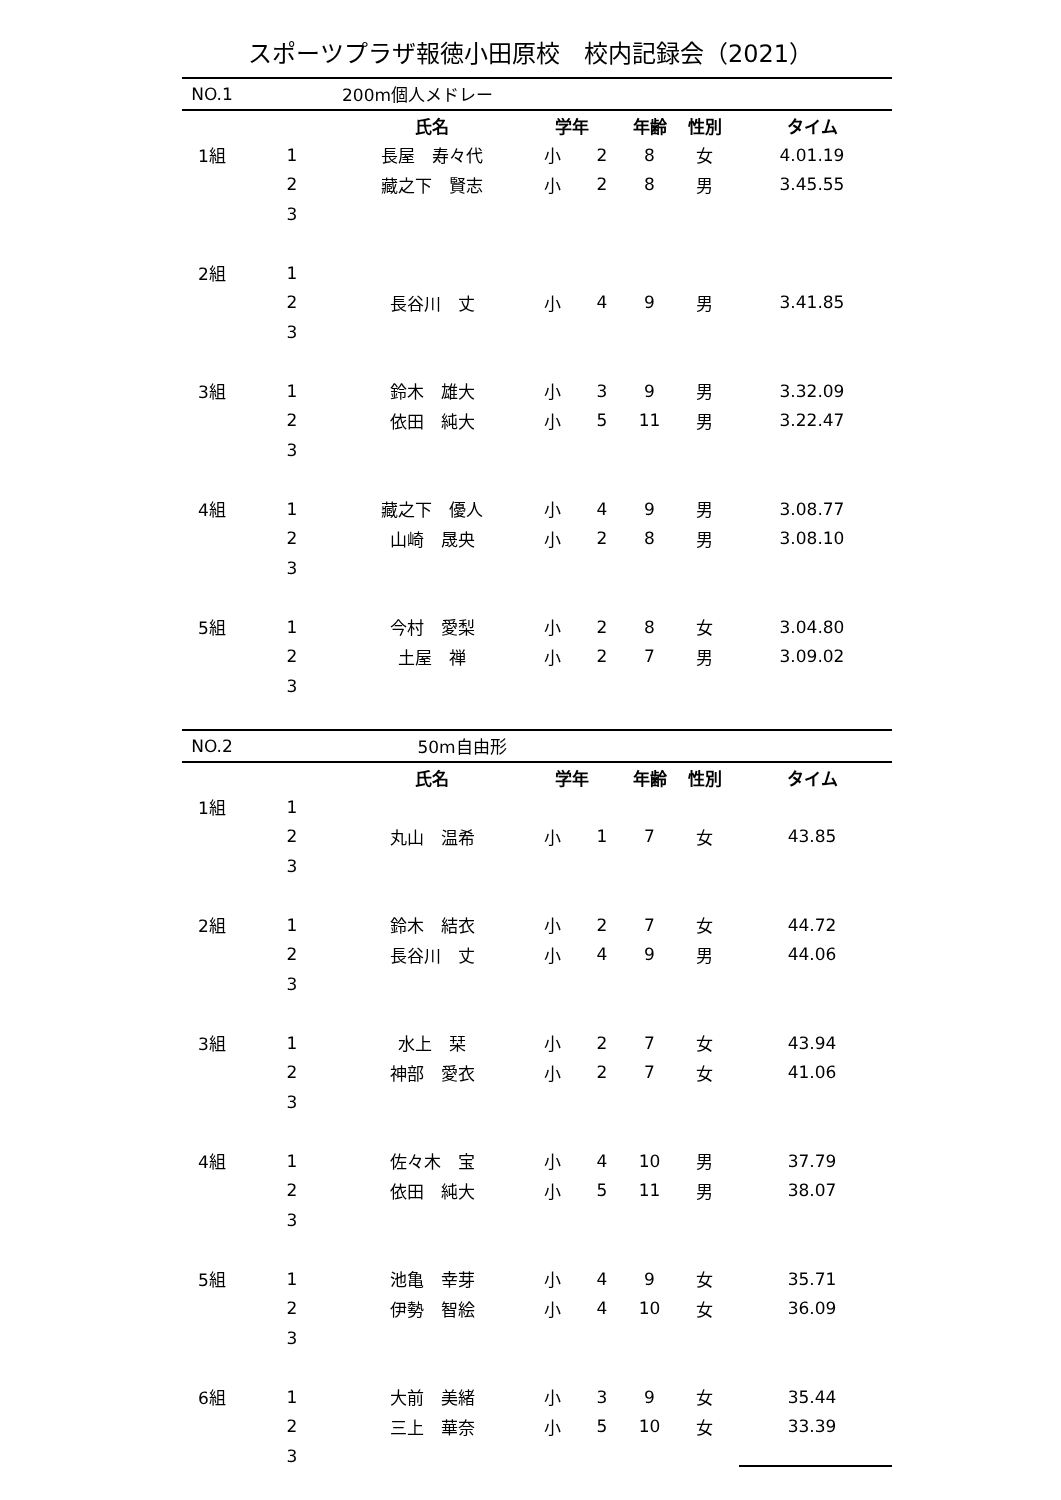スポーツプラザ報徳小田原校　校内記録会（2021）
| NO.1 | | 200m個人メドレー | | | | | |
| | | 氏名 | 学年 | | 年齢 | 性別 | タイム |
| 1組 | 1 | 長屋 寿々代 | 小 | 2 | 8 | 女 | 4.01.19 |
| | 2 | 藏之下 賢志 | 小 | 2 | 8 | 男 | 3.45.55 |
| | 3 | | | | | | |
| 2組 | 1 | | | | | | |
| | 2 | 長谷川 丈 | 小 | 4 | 9 | 男 | 3.41.85 |
| | 3 | | | | | | |
| 3組 | 1 | 鈴木 雄大 | 小 | 3 | 9 | 男 | 3.32.09 |
| | 2 | 依田 純大 | 小 | 5 | 11 | 男 | 3.22.47 |
| | 3 | | | | | | |
| 4組 | 1 | 藏之下 優人 | 小 | 4 | 9 | 男 | 3.08.77 |
| | 2 | 山崎 晟央 | 小 | 2 | 8 | 男 | 3.08.10 |
| | 3 | | | | | | |
| 5組 | 1 | 今村 愛梨 | 小 | 2 | 8 | 女 | 3.04.80 |
| | 2 | 土屋 禅 | 小 | 2 | 7 | 男 | 3.09.02 |
| | 3 | | | | | | |
| NO.2 | | 50m自由形 | | | | | |
| | | 氏名 | 学年 | | 年齢 | 性別 | タイム |
| 1組 | 1 | | | | | | |
| | 2 | 丸山 温希 | 小 | 1 | 7 | 女 | 43.85 |
| | 3 | | | | | | |
| 2組 | 1 | 鈴木 結衣 | 小 | 2 | 7 | 女 | 44.72 |
| | 2 | 長谷川 丈 | 小 | 4 | 9 | 男 | 44.06 |
| | 3 | | | | | | |
| 3組 | 1 | 水上 栞 | 小 | 2 | 7 | 女 | 43.94 |
| | 2 | 神部 愛衣 | 小 | 2 | 7 | 女 | 41.06 |
| | 3 | | | | | | |
| 4組 | 1 | 佐々木 宝 | 小 | 4 | 10 | 男 | 37.79 |
| | 2 | 依田 純大 | 小 | 5 | 11 | 男 | 38.07 |
| | 3 | | | | | | |
| 5組 | 1 | 池亀 幸芽 | 小 | 4 | 9 | 女 | 35.71 |
| | 2 | 伊勢 智絵 | 小 | 4 | 10 | 女 | 36.09 |
| | 3 | | | | | | |
| 6組 | 1 | 大前 美緒 | 小 | 3 | 9 | 女 | 35.44 |
| | 2 | 三上 華奈 | 小 | 5 | 10 | 女 | 33.39 |
| | 3 | | | | | | |